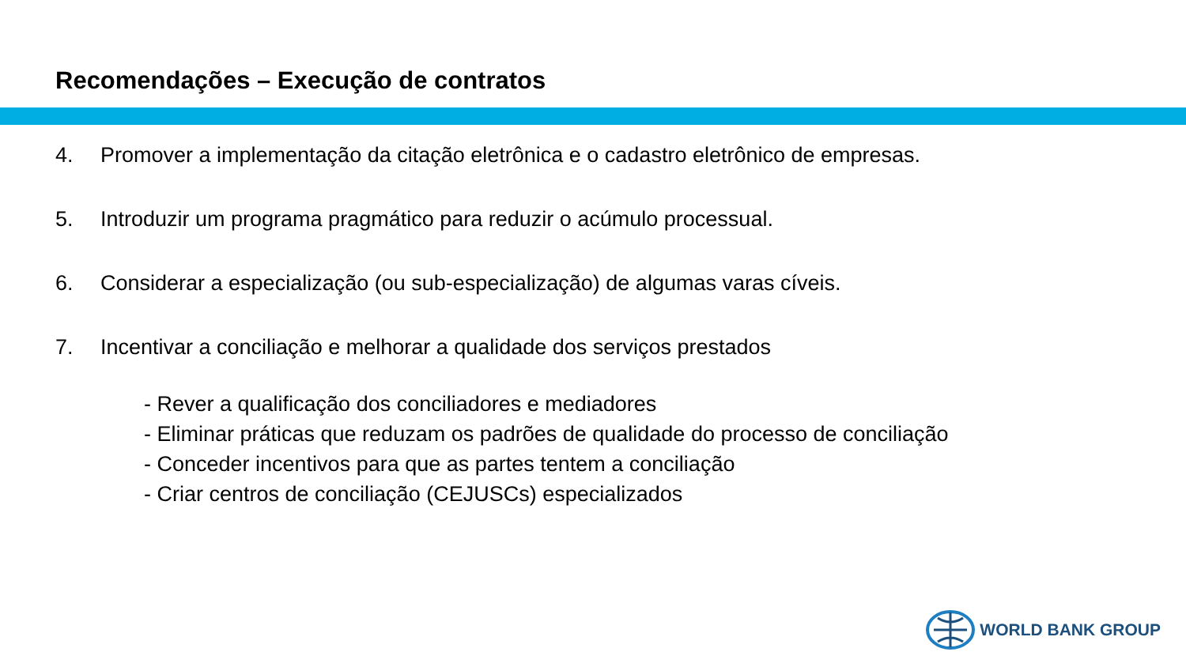Recomendações – Execução de contratos
4. Promover a implementação da citação eletrônica e o cadastro eletrônico de empresas.
5. Introduzir um programa pragmático para reduzir o acúmulo processual.
6. Considerar a especialização (ou sub-especialização) de algumas varas cíveis.
7. Incentivar a conciliação e melhorar a qualidade dos serviços prestados
- Rever a qualificação dos conciliadores e mediadores
- Eliminar práticas que reduzam os padrões de qualidade do processo de conciliação
- Conceder incentivos para que as partes tentem a conciliação
- Criar centros de conciliação (CEJUSCs) especializados
WORLD BANK GROUP